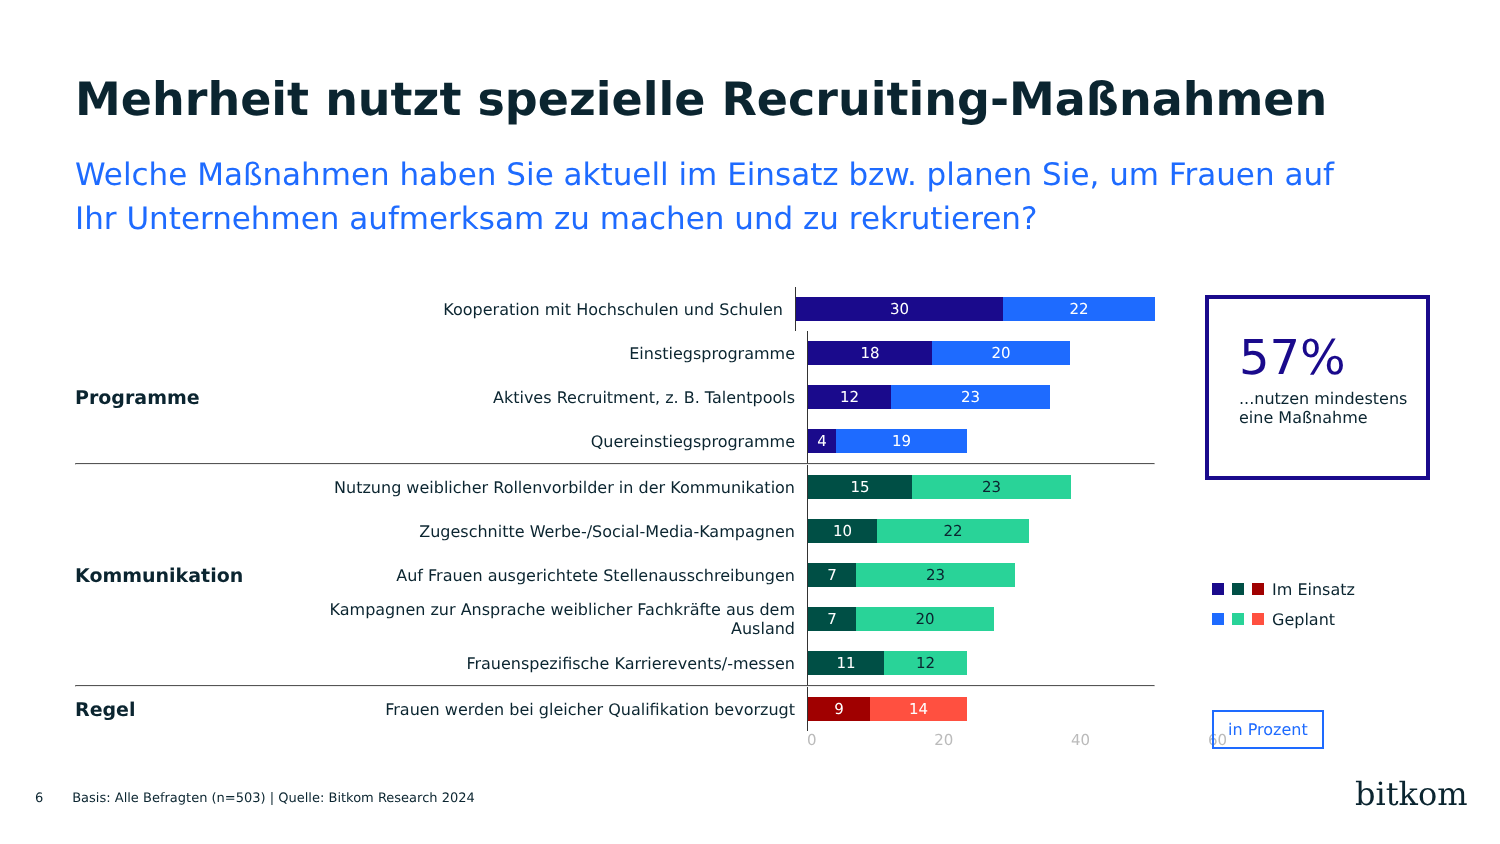Mehrheit nutzt spezielle Recruiting-Maßnahmen
Welche Maßnahmen haben Sie aktuell im Einsatz bzw. planen Sie, um Frauen auf Ihr Unternehmen aufmerksam zu machen und zu rekrutieren?
Kooperation mit Hochschulen und Schulen
30 22
Einstiegsprogramme
18 20
Programme
Aktives Recruitment, z. B. Talentpools
12 23
Quereinstiegsprogramme
4 19
Nutzung weiblicher Rollenvorbilder in der Kommunikation
15 23
Zugeschnitte Werbe-/Social-Media-Kampagnen
10 22
Kommunikation
Auf Frauen ausgerichtete Stellenausschreibungen
7 23
Kampagnen zur Ansprache weiblicher Fachkräfte aus dem Ausland
7 20
Frauenspezifische Karrierevents/-messen
11 12
Regel
Frauen werden bei gleicher Qualifikation bevorzugt
9 14
0 20 40 60
57%
...nutzen mindestens eine Maßnahme
Im Einsatz
Geplant
in Prozent
6 Basis: Alle Befragten (n=503) | Quelle: Bitkom Research 2024
bitkom